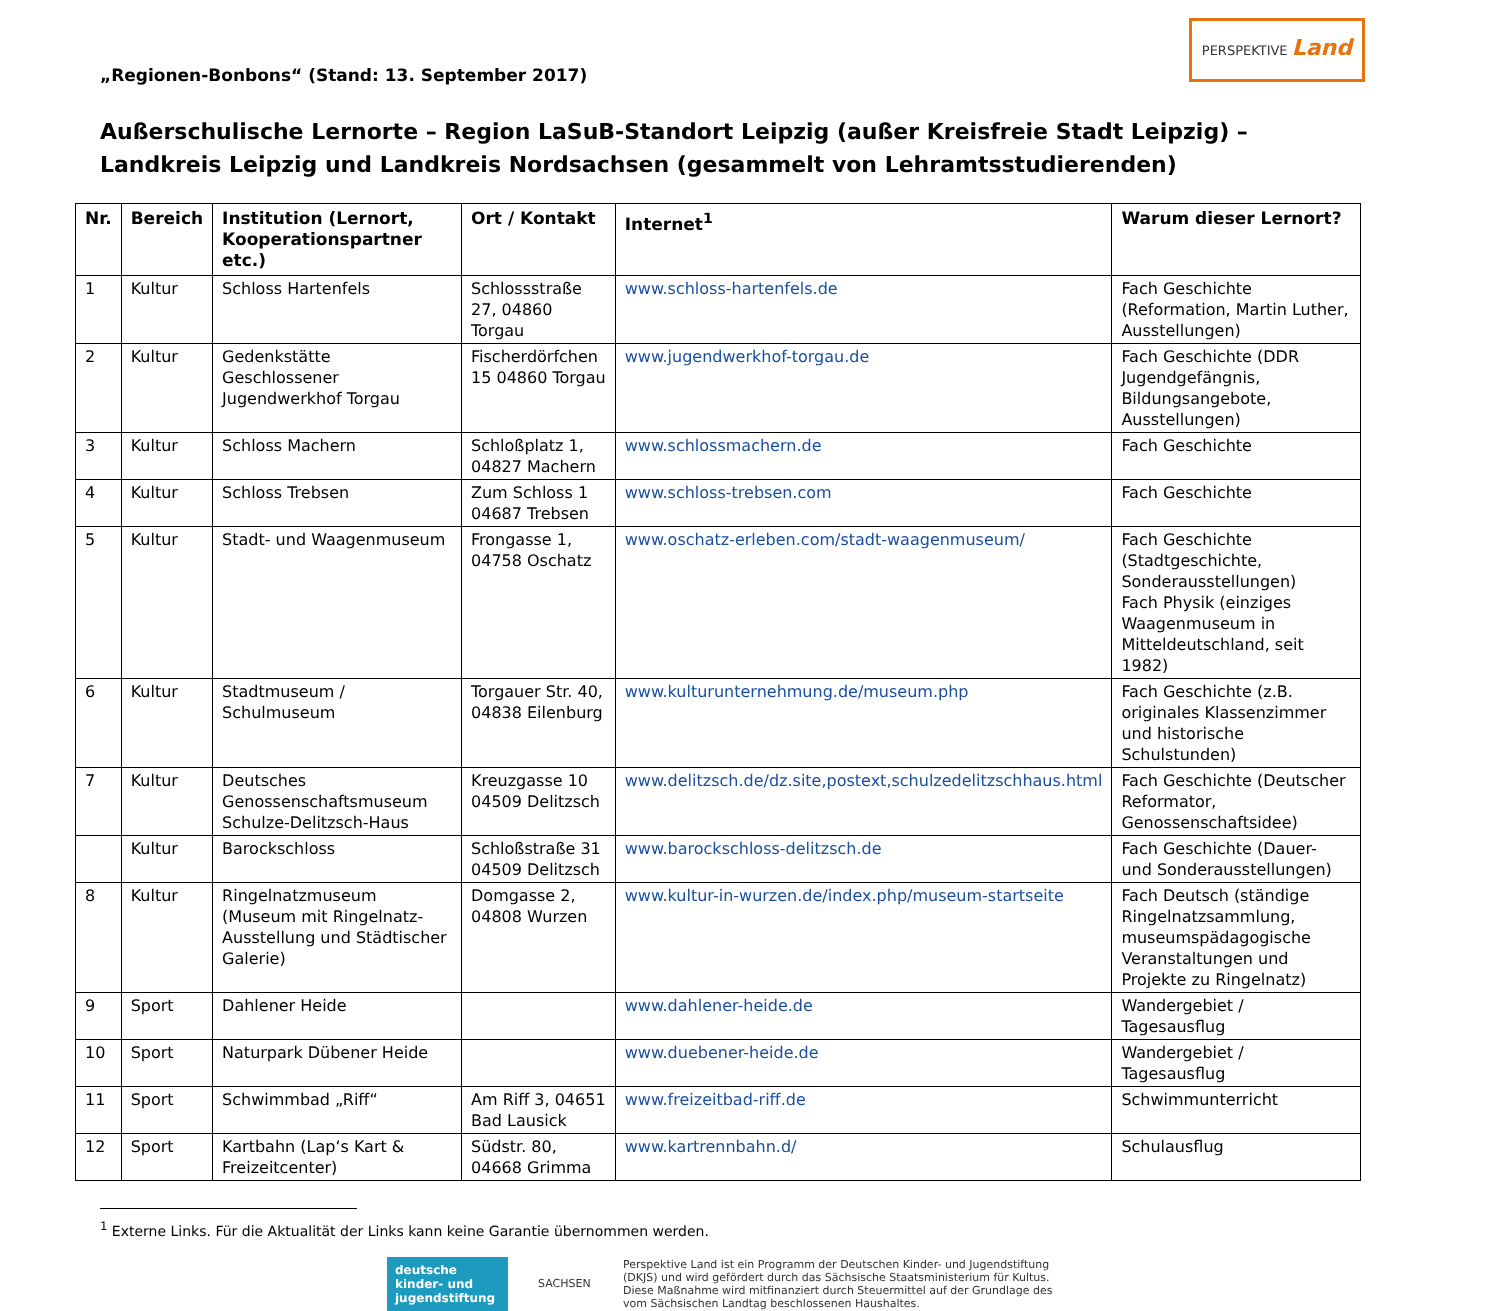„Regionen-Bonbons“ (Stand: 13. September 2017)
PERSPEKTIVE Land
Außerschulische Lernorte – Region LaSuB-Standort Leipzig (außer Kreisfreie Stadt Leipzig) – Landkreis Leipzig und Landkreis Nordsachsen (gesammelt von Lehramtsstudierenden)
| Nr. | Bereich | Institution (Lernort, Kooperationspartner etc.) | Ort / Kontakt | Internet<sup>1</sup> | Warum dieser Lernort? |
| --- | --- | --- | --- | --- | --- |
| 1 | Kultur | Schloss Hartenfels | Schlossstraße 27, 04860 Torgau | www.schloss-hartenfels.de | Fach Geschichte (Reformation, Martin Luther, Ausstellungen) |
| 2 | Kultur | Gedenkstätte Geschlossener Jugendwerkhof Torgau | Fischerdörfchen 15 04860 Torgau | www.jugendwerkhof-torgau.de | Fach Geschichte (DDR Jugendgefängnis, Bildungsangebote, Ausstellungen) |
| 3 | Kultur | Schloss Machern | Schloßplatz 1, 04827 Machern | www.schlossmachern.de | Fach Geschichte |
| 4 | Kultur | Schloss Trebsen | Zum Schloss 1 04687 Trebsen | www.schloss-trebsen.com | Fach Geschichte |
| 5 | Kultur | Stadt- und Waagenmuseum | Frongasse 1, 04758 Oschatz | www.oschatz-erleben.com/stadt-waagenmuseum/ | Fach Geschichte (Stadtgeschichte, Sonderausstellungen) Fach Physik (einziges Waagenmuseum in Mitteldeutschland, seit 1982) |
| 6 | Kultur | Stadtmuseum / Schulmuseum | Torgauer Str. 40, 04838 Eilenburg | www.kulturunternehmung.de/museum.php | Fach Geschichte (z.B. originales Klassenzimmer und historische Schulstunden) |
| 7 | Kultur | Deutsches Genossenschaftsmuseum Schulze-Delitzsch-Haus | Kreuzgasse 10 04509 Delitzsch | www.delitzsch.de/dz.site,postext,schulzedelitzschhaus.html | Fach Geschichte (Deutscher Reformator, Genossenschaftsidee) |
| | Kultur | Barockschloss | Schloßstraße 31 04509 Delitzsch | www.barockschloss-delitzsch.de | Fach Geschichte (Dauer- und Sonderausstellungen) |
| 8 | Kultur | Ringelnatzmuseum (Museum mit Ringelnatz-Ausstellung und Städtischer Galerie) | Domgasse 2, 04808 Wurzen | www.kultur-in-wurzen.de/index.php/museum-startseite | Fach Deutsch (ständige Ringelnatzsammlung, museumspädagogische Veranstaltungen und Projekte zu Ringelnatz) |
| 9 | Sport | Dahlener Heide | | www.dahlener-heide.de | Wandergebiet / Tagesausflug |
| 10 | Sport | Naturpark Dübener Heide | | www.duebener-heide.de | Wandergebiet / Tagesausflug |
| 11 | Sport | Schwimmbad „Riff“ | Am Riff 3, 04651 Bad Lausick | www.freizeitbad-riff.de | Schwimmunterricht |
| 12 | Sport | Kartbahn (Lap‘s Kart & Freizeitcenter) | Südstr. 80, 04668 Grimma | www.kartrennbahn.d/ | Schulausflug |
<sup>1</sup> Externe Links. Für die Aktualität der Links kann keine Garantie übernommen werden.
deutsche kinder- und jugendstiftung
SACHSEN
Perspektive Land ist ein Programm der Deutschen Kinder- und Jugendstiftung
(DKJS) und wird gefördert durch das Sächsische Staatsministerium für Kultus.
Diese Maßnahme wird mitfinanziert durch Steuermittel auf der Grundlage des
vom Sächsischen Landtag beschlossenen Haushaltes.